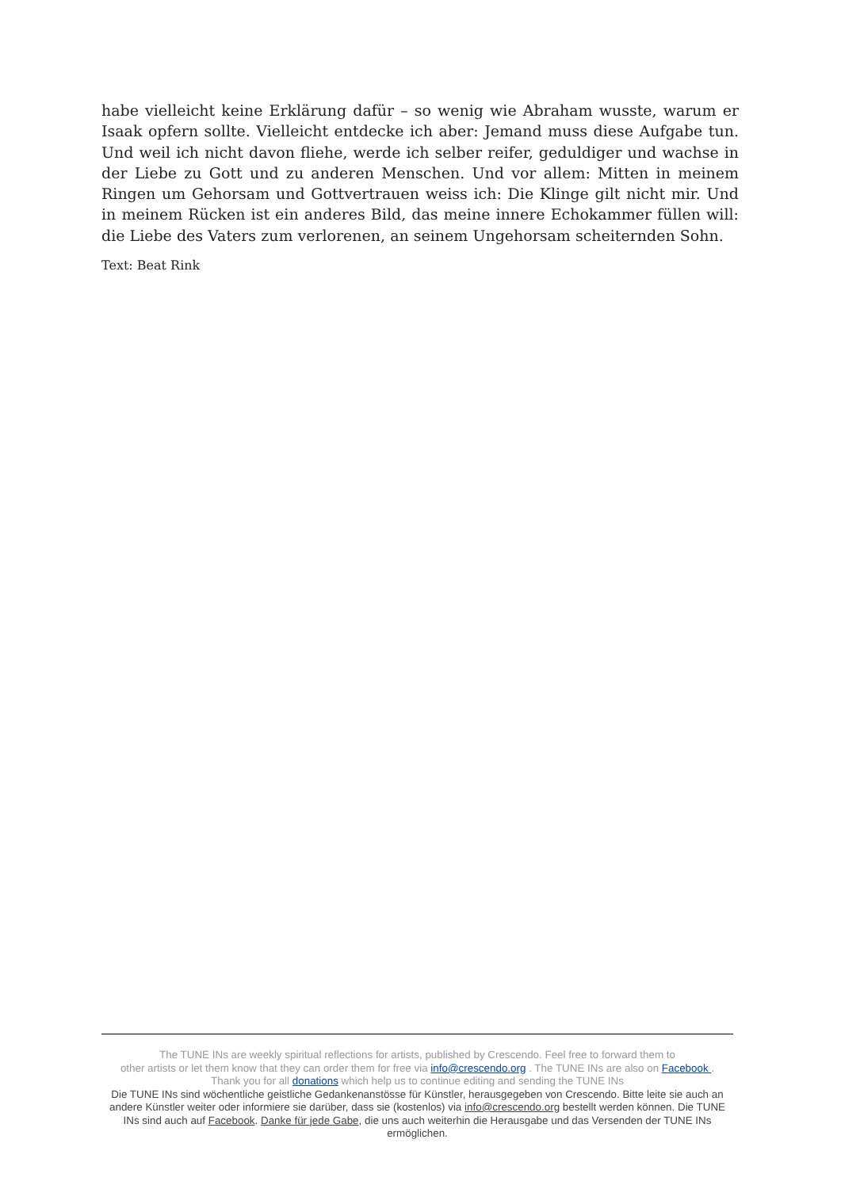habe vielleicht keine Erklärung dafür – so wenig wie Abraham wusste, warum er Isaak opfern sollte. Vielleicht entdecke ich aber: Jemand muss diese Aufgabe tun. Und weil ich nicht davon fliehe, werde ich selber reifer, geduldiger und wachse in der Liebe zu Gott und zu anderen Menschen. Und vor allem: Mitten in meinem Ringen um Gehorsam und Gottvertrauen weiss ich: Die Klinge gilt nicht mir. Und in meinem Rücken ist ein anderes Bild, das meine innere Echokammer füllen will: die Liebe des Vaters zum verlorenen, an seinem Ungehorsam scheiternden Sohn.
Text: Beat Rink
The TUNE INs are weekly spiritual reflections for artists, published by Crescendo. Feel free to forward them to
other artists or let them know that they can order them for free via info@crescendo.org . The TUNE INs are also on Facebook .
Thank you for all donations which help us to continue editing and sending the TUNE INs
Die TUNE INs sind wöchentliche geistliche Gedankenanstösse für Künstler, herausgegeben von Crescendo. Bitte leite sie auch an andere Künstler weiter oder informiere sie darüber, dass sie (kostenlos) via info@crescendo.org bestellt werden können. Die TUNE INs sind auch auf Facebook. Danke für jede Gabe, die uns auch weiterhin die Herausgabe und das Versenden der TUNE INs ermöglichen.